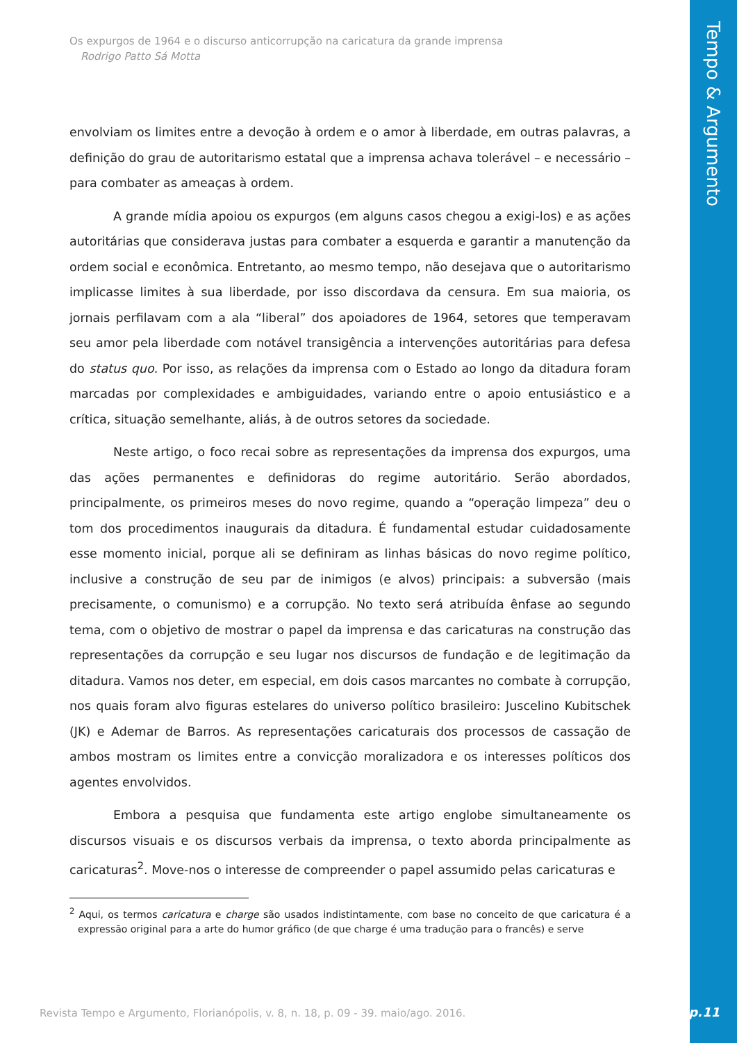Tempo & Argumento
Os expurgos de 1964 e o discurso anticorrupção na caricatura da grande imprensa
Rodrigo Patto Sá Motta
envolviam os limites entre a devoção à ordem e o amor à liberdade, em outras palavras, a definição do grau de autoritarismo estatal que a imprensa achava tolerável – e necessário – para combater as ameaças à ordem.
A grande mídia apoiou os expurgos (em alguns casos chegou a exigi-los) e as ações autoritárias que considerava justas para combater a esquerda e garantir a manutenção da ordem social e econômica. Entretanto, ao mesmo tempo, não desejava que o autoritarismo implicasse limites à sua liberdade, por isso discordava da censura. Em sua maioria, os jornais perfilavam com a ala “liberal” dos apoiadores de 1964, setores que temperavam seu amor pela liberdade com notável transigência a intervenções autoritárias para defesa do status quo. Por isso, as relações da imprensa com o Estado ao longo da ditadura foram marcadas por complexidades e ambiguidades, variando entre o apoio entusiástico e a crítica, situação semelhante, aliás, à de outros setores da sociedade.
Neste artigo, o foco recai sobre as representações da imprensa dos expurgos, uma das ações permanentes e definidoras do regime autoritário. Serão abordados, principalmente, os primeiros meses do novo regime, quando a “operação limpeza” deu o tom dos procedimentos inaugurais da ditadura. É fundamental estudar cuidadosamente esse momento inicial, porque ali se definiram as linhas básicas do novo regime político, inclusive a construção de seu par de inimigos (e alvos) principais: a subversão (mais precisamente, o comunismo) e a corrupção. No texto será atribuída ênfase ao segundo tema, com o objetivo de mostrar o papel da imprensa e das caricaturas na construção das representações da corrupção e seu lugar nos discursos de fundação e de legitimação da ditadura. Vamos nos deter, em especial, em dois casos marcantes no combate à corrupção, nos quais foram alvo figuras estelares do universo político brasileiro: Juscelino Kubitschek (JK) e Ademar de Barros. As representações caricaturais dos processos de cassação de ambos mostram os limites entre a convicção moralizadora e os interesses políticos dos agentes envolvidos.
Embora a pesquisa que fundamenta este artigo englobe simultaneamente os discursos visuais e os discursos verbais da imprensa, o texto aborda principalmente as caricaturas<sup>2</sup>. Move-nos o interesse de compreender o papel assumido pelas caricaturas e
<sup>2</sup> Aqui, os termos caricatura e charge são usados indistintamente, com base no conceito de que caricatura é a expressão original para a arte do humor gráfico (de que charge é uma tradução para o francês) e serve
Revista Tempo e Argumento, Florianópolis, v. 8, n. 18, p. 09 - 39. maio/ago. 2016.
p.11